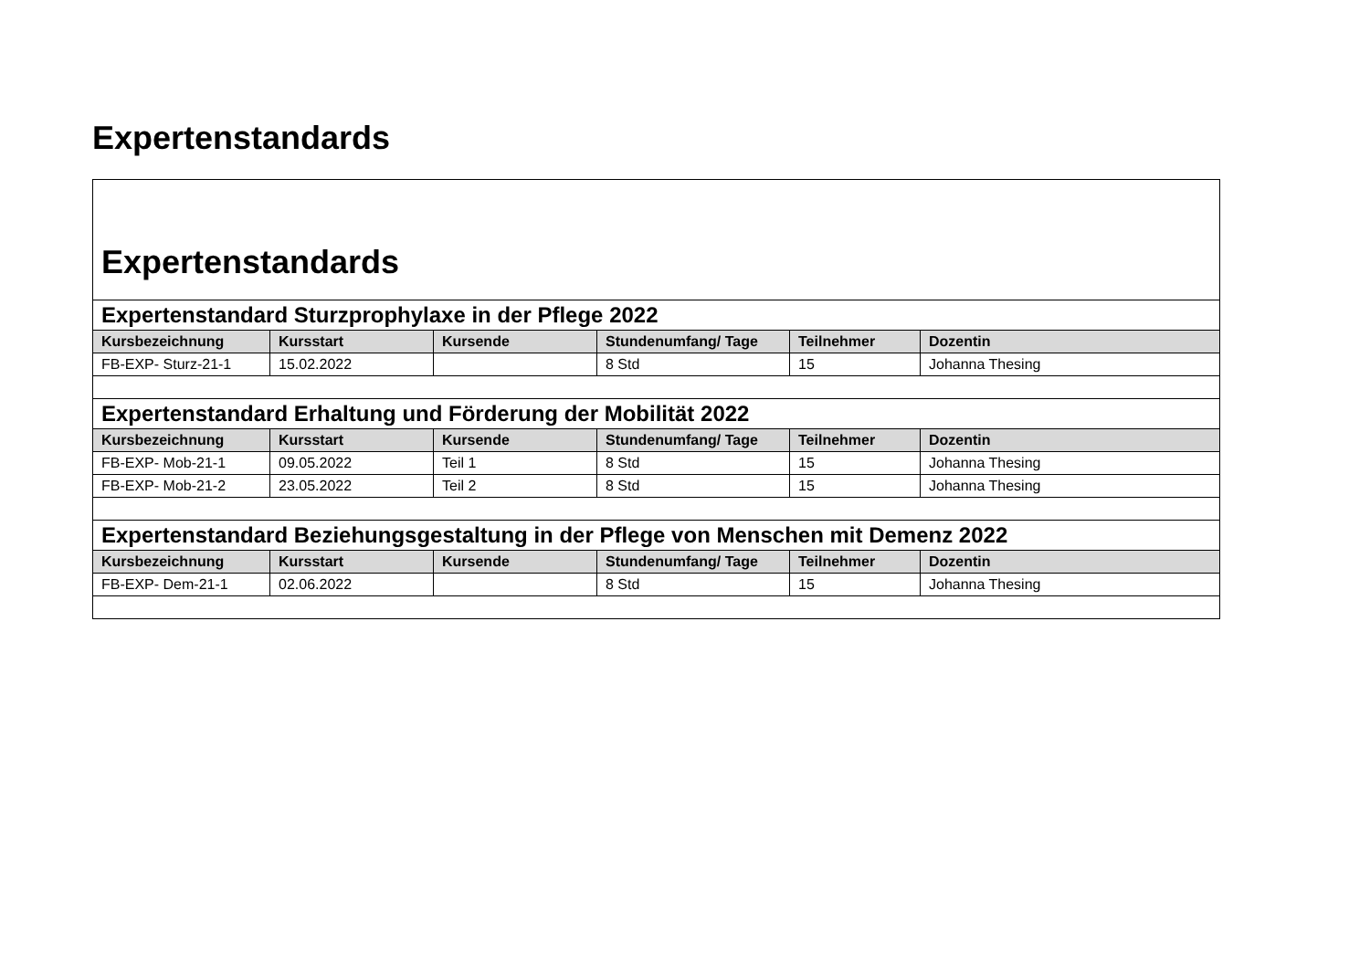Expertenstandards
| Expertenstandards | | | | | |
| Expertenstandard Sturzprophylaxe in der Pflege 2022 | | | | | |
| Kursbezeichnung | Kursstart | Kursende | Stundenumfang/ Tage | Teilnehmer | Dozentin |
| FB-EXP- Sturz-21-1 | 15.02.2022 | | 8 Std | 15 | Johanna Thesing |
| Expertenstandard Erhaltung und Förderung der Mobilität 2022 | | | | | |
| Kursbezeichnung | Kursstart | Kursende | Stundenumfang/ Tage | Teilnehmer | Dozentin |
| FB-EXP- Mob-21-1 | 09.05.2022 | Teil 1 | 8 Std | 15 | Johanna Thesing |
| FB-EXP- Mob-21-2 | 23.05.2022 | Teil 2 | 8 Std | 15 | Johanna Thesing |
| Expertenstandard Beziehungsgestaltung in der Pflege von Menschen mit Demenz 2022 | | | | | |
| Kursbezeichnung | Kursstart | Kursende | Stundenumfang/ Tage | Teilnehmer | Dozentin |
| FB-EXP- Dem-21-1 | 02.06.2022 | | 8 Std | 15 | Johanna Thesing |